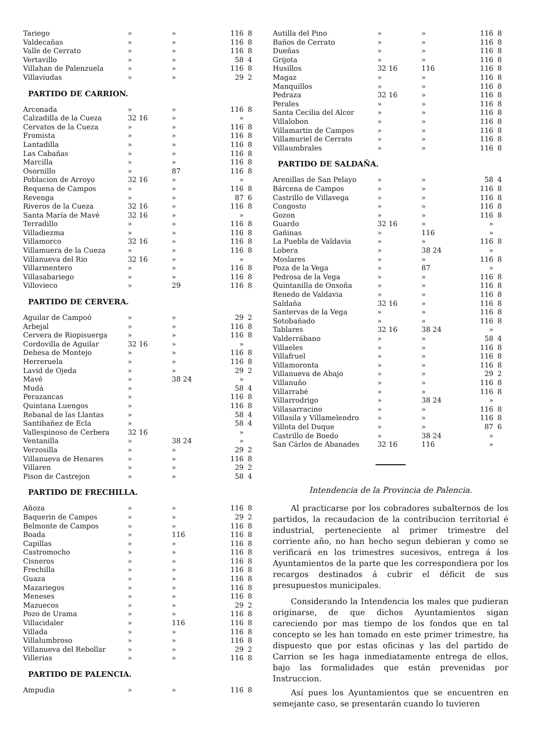| Tariego | » | » | 116 | 8 |
| Valdecañas | » | » | 116 | 8 |
| Valle de Cerrato | » | » | 116 | 8 |
| Vertavillo | » | » | 58 | 4 |
| Villahan de Palenzuela | » | » | 116 | 8 |
| Villaviudas | » | » | 29 | 2 |
PARTIDO DE CARRION.
| Arconada | » | » | 116 | 8 |
| Calzadilla de la Cueza | 32 16 | » | » | |
| Cervatos de la Cueza | » | » | 116 | 8 |
| Fromista | » | » | 116 | 8 |
| Lantadilla | » | » | 116 | 8 |
| Las Cabañas | » | » | 116 | 8 |
| Marcilla | » | » | 116 | 8 |
| Osornillo | » | 87 | 116 | 8 |
| Poblacion de Arroyo | 32 16 | » | » | |
| Requena de Campos | » | » | 116 | 8 |
| Revenga | » | » | 87 | 6 |
| Riveros de la Cueza | 32 16 | » | 116 | 8 |
| Santa María de Mavé | 32 16 | » | » | |
| Terradillo | » | » | 116 | 8 |
| Villadiezma | » | » | 116 | 8 |
| Villamorco | 32 16 | » | 116 | 8 |
| Villamuera de la Cueza | » | » | 116 | 8 |
| Villanueva del Rio | 32 16 | » | » | |
| Villarmentero | » | » | 116 | 8 |
| Villasabariego | » | » | 116 | 8 |
| Villovieco | » | 29 | 116 | 8 |
PARTIDO DE CERVERA.
| Aguilar de Campoó | » | » | 29 | 2 |
| Arbejal | » | » | 116 | 8 |
| Cervera de Riopisuerga | » | » | 116 | 8 |
| Cordovilla de Aguilar | 32 16 | » | » | |
| Dehesa de Montejo | » | » | 116 | 8 |
| Herreruela | » | » | 116 | 8 |
| Lavid de Ojeda | » | » | 29 | 2 |
| Mavé | » | 38 24 | » | |
| Mudá | » | | 58 | 4 |
| Perazancas | » | | 116 | 8 |
| Quintana Luengos | » | | 116 | 8 |
| Rebanal de las Llantas | » | | 58 | 4 |
| Santibañez de Ecla | » | | 58 | 4 |
| Vallespinoso de Cerbera | 32 16 | | » | |
| Ventanilla | » | 38 24 | » | |
| Verzosilla | » | » | 29 | 2 |
| Villanueva de Henares | » | » | 116 | 8 |
| Villaren | » | » | 29 | 2 |
| Pison de Castrejon | » | » | 58 | 4 |
PARTIDO DE FRECHILLA.
| Añoza | » | » | 116 | 8 |
| Baquerin de Campos | » | » | 29 | 2 |
| Belmonte de Campos | » | » | 116 | 8 |
| Boada | » | 116 | 116 | 8 |
| Capillas | » | » | 116 | 8 |
| Castromocho | » | » | 116 | 8 |
| Cisneros | » | » | 116 | 8 |
| Frechilla | » | » | 116 | 8 |
| Guaza | » | » | 116 | 8 |
| Mazariegos | » | » | 116 | 8 |
| Meneses | » | » | 116 | 8 |
| Mazuecos | » | » | 29 | 2 |
| Pozo de Urama | » | » | 116 | 8 |
| Villacidaler | » | 116 | 116 | 8 |
| Villada | » | » | 116 | 8 |
| Villalumbroso | » | » | 116 | 8 |
| Villanueva del Rebollar | » | » | 29 | 2 |
| Villerias | » | » | 116 | 8 |
PARTIDO DE PALENCIA.
| Ampudia | » | » | 116 | 8 |
| Autilla del Pino | » | » | 116 | 8 |
| Baños de Cerrato | » | » | 116 | 8 |
| Dueñas | » | » | 116 | 8 |
| Grijota | » | » | 116 | 8 |
| Husillos | 32 16 | 116 | 116 | 8 |
| Magaz | » | » | 116 | 8 |
| Manquillos | » | » | 116 | 8 |
| Pedraza | 32 16 | » | 116 | 8 |
| Perales | » | » | 116 | 8 |
| Santa Cecilia del Alcor | » | » | 116 | 8 |
| Villalobon | » | » | 116 | 8 |
| Villamartin de Campos | » | » | 116 | 8 |
| Villamuriel de Cerrato | » | » | 116 | 8 |
| Villaumbrales | » | » | 116 | 8 |
PARTIDO DE SALDAÑA.
| Arenillas de San Pelayo | » | » | 58 | 4 |
| Bárcena de Campos | » | » | 116 | 8 |
| Castrillo de Villavega | » | » | 116 | 8 |
| Congosto | » | » | 116 | 8 |
| Gozon | » | » | 116 | 8 |
| Guardo | 32 16 | » | » | |
| Gañinas | » | 116 | » | |
| La Puebla de Valdavia | » | » | 116 | 8 |
| Lobera | » | 38 24 | » | |
| Moslares | » | » | 116 | 8 |
| Poza de la Vega | » | 87 | » | |
| Pedrosa de la Vega | » | » | 116 | 8 |
| Quintanilla de Onsoña | » | » | 116 | 8 |
| Renedo de Valdavia | » | » | 116 | 8 |
| Saldaña | 32 16 | » | 116 | 8 |
| Santervas de la Vega | » | » | 116 | 8 |
| Sotobañado | » | » | 116 | 8 |
| Tablares | 32 16 | 38 24 | » | |
| Valderrábano | » | » | 58 | 4 |
| Villaeles | » | » | 116 | 8 |
| Villafruel | » | » | 116 | 8 |
| Villamoronta | » | » | 116 | 8 |
| Villanueva de Abajo | » | » | 29 | 2 |
| Villanuño | » | » | 116 | 8 |
| Villarrabé | » | » | 116 | 8 |
| Villarrodrigo | » | 38 24 | » | |
| Villasarracino | » | » | 116 | 8 |
| Villasila y Villamelendro | » | » | 116 | 8 |
| Villota del Duque | » | » | 87 | 6 |
| Castrillo de Boedo | » | 38 24 | » | |
| San Cárlos de Abanades | 32 16 | 116 | » | |
Intendencia de la Provincia de Palencia.
Al practicarse por los cobradores subalternos de los partidos, la recaudacion de la contribucion territorial é industrial, perteneciente al primer trimestre del corriente año, no han hecho segun debieran y como se verificará en los trimestres sucesivos, entrega á los Ayuntamientos de la parte que les correspondiera por los recargos destinados á cubrir el déficit de sus presupuestos municipales.
Considerando la Intendencia los males que pudieran originarse, de que dichos Ayuntamientos sigan careciendo por mas tiempo de los fondos que en tal concepto se les han tomado en este primer trimestre, ha dispuesto que por estas oficinas y las del partido de Carrion se les haga inmediatamente entrega de ellos, bajo las formalidades que están prevenidas por Instruccion.
Así pues los Ayuntamientos que se encuentren en semejante caso, se presentarán cuando lo tuvieren